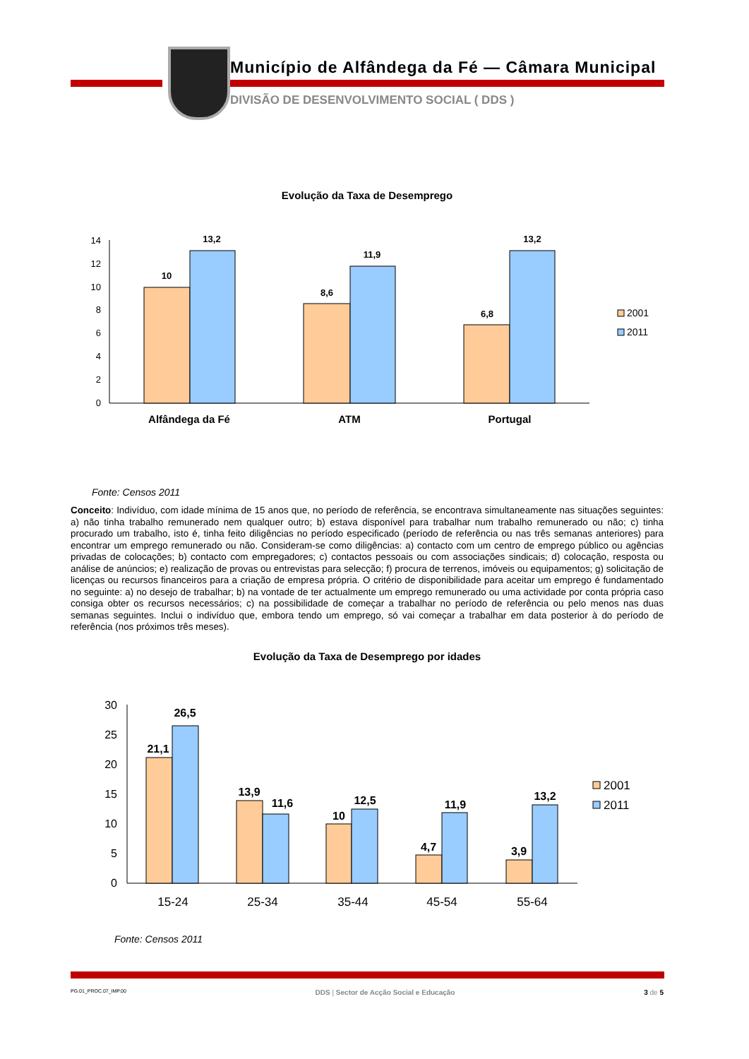Município de Alfândega da Fé — Câmara Municipal
DIVISÃO DE DESENVOLVIMENTO SOCIAL ( DDS )
Evolução da Taxa de Desemprego
0
2
4
6
8
10
12
14
10
13,2
8,6
11,9
6,8
13,2
Alfândega da Fé
ATM
Portugal
2001
2011
Fonte: Censos 2011
Conceito: Indivíduo, com idade mínima de 15 anos que, no período de referência, se encontrava simultaneamente nas situações seguintes: a) não tinha trabalho remunerado nem qualquer outro; b) estava disponível para trabalhar num trabalho remunerado ou não; c) tinha procurado um trabalho, isto é, tinha feito diligências no período especificado (período de referência ou nas três semanas anteriores) para encontrar um emprego remunerado ou não. Consideram-se como diligências: a) contacto com um centro de emprego público ou agências privadas de colocações; b) contacto com empregadores; c) contactos pessoais ou com associações sindicais; d) colocação, resposta ou análise de anúncios; e) realização de provas ou entrevistas para selecção; f) procura de terrenos, imóveis ou equipamentos; g) solicitação de licenças ou recursos financeiros para a criação de empresa própria. O critério de disponibilidade para aceitar um emprego é fundamentado no seguinte: a) no desejo de trabalhar; b) na vontade de ter actualmente um emprego remunerado ou uma actividade por conta própria caso consiga obter os recursos necessários; c) na possibilidade de começar a trabalhar no período de referência ou pelo menos nas duas semanas seguintes. Inclui o indivíduo que, embora tendo um emprego, só vai começar a trabalhar em data posterior à do período de referência (nos próximos três meses).
Evolução da Taxa de Desemprego por idades
0
5
10
15
20
25
30
21,1
26,5
13,9
11,6
10
12,5
4,7
11,9
3,9
13,2
15-24
25-34
35-44
45-54
55-64
2001
2011
Fonte: Censos 2011
PG.01_PROC.07_IMP.00 DDS | Sector de Acção Social e Educação 3 de 5